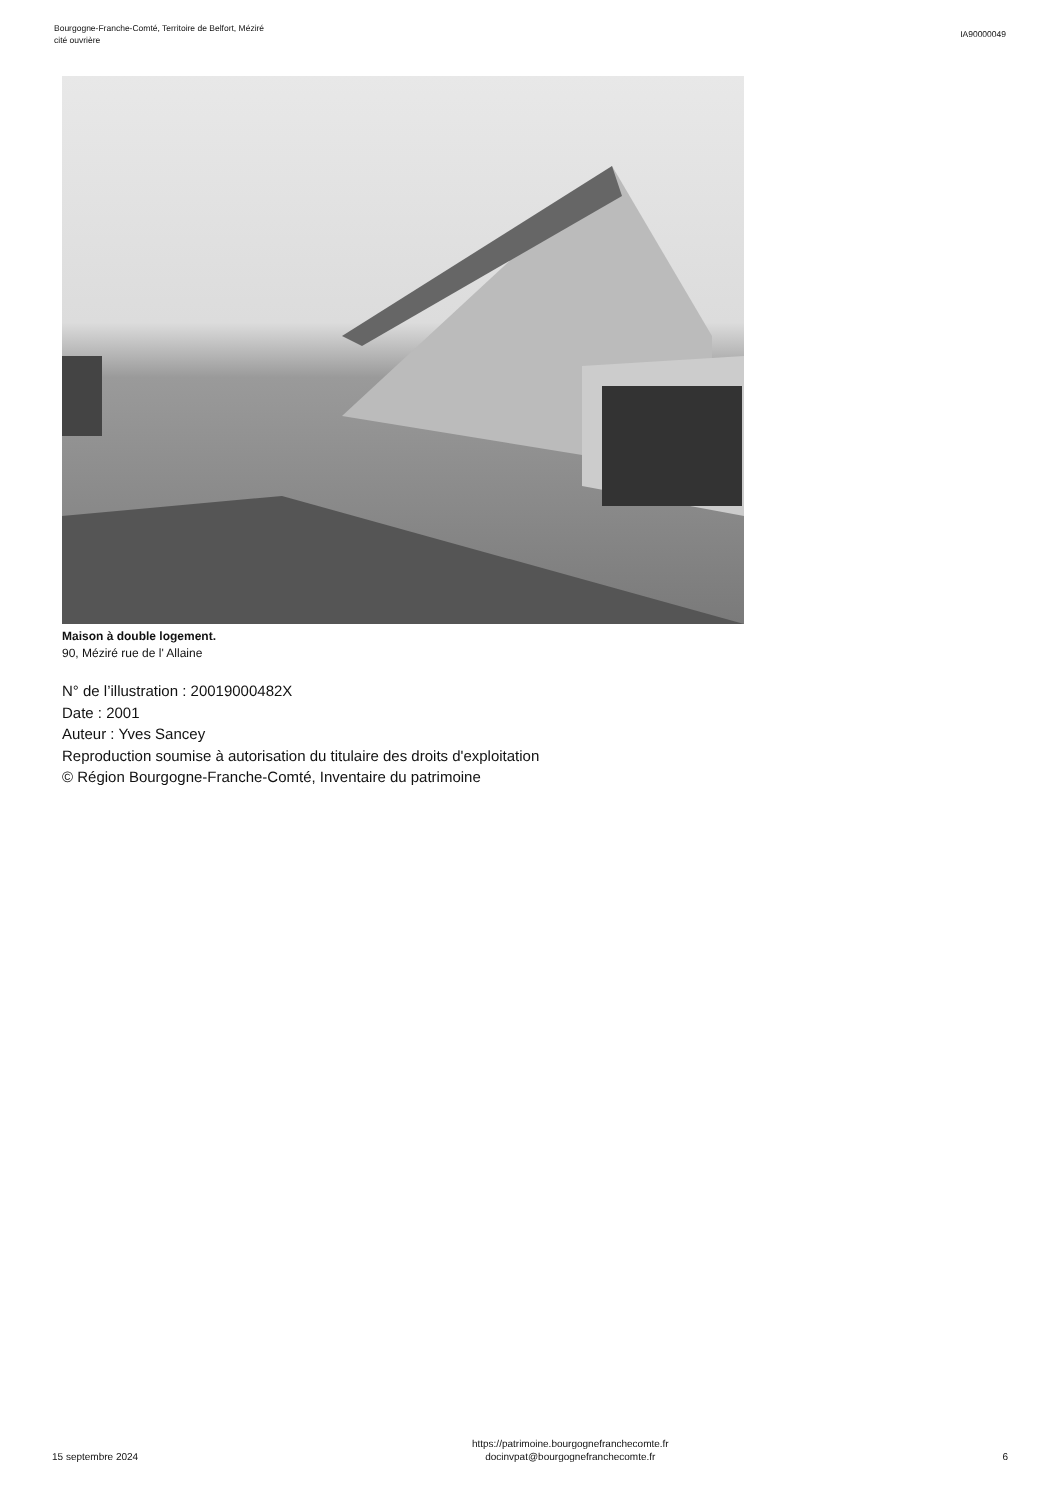Bourgogne-Franche-Comté, Territoire de Belfort, Méziré
cité ouvrière
IA90000049
Maison à double logement.
90, Méziré rue de l' Allaine
N° de l’illustration : 20019000482X
Date : 2001
Auteur : Yves Sancey
Reproduction soumise à autorisation du titulaire des droits d'exploitation
© Région Bourgogne-Franche-Comté, Inventaire du patrimoine
15 septembre 2024
https://patrimoine.bourgognefranchecomte.fr
docinvpat@bourgognefranchecomte.fr
6